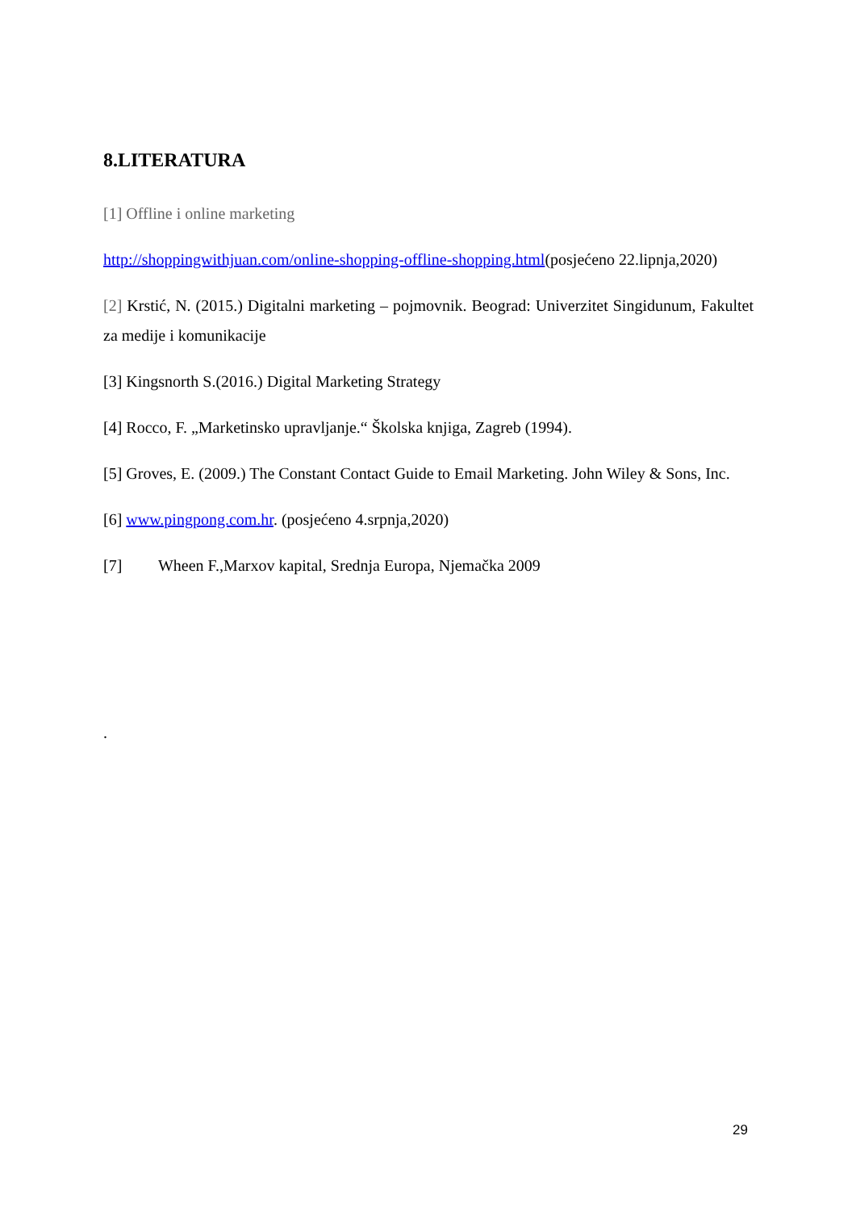8.LITERATURA
[1] Offline i online marketing
http://shoppingwithjuan.com/online-shopping-offline-shopping.html(posjećeno 22.lipnja,2020)
[2] Krstić, N. (2015.) Digitalni marketing – pojmovnik. Beograd: Univerzitet Singidunum, Fakultet za medije i komunikacije
[3] Kingsnorth S.(2016.) Digital Marketing Strategy
[4] Rocco, F. „Marketinsko upravljanje.“ Školska knjiga, Zagreb (1994).
[5] Groves, E. (2009.) The Constant Contact Guide to Email Marketing. John Wiley & Sons, Inc.
[6] www.pingpong.com.hr. (posjećeno 4.srpnja,2020)
[7] Wheen F.,Marxov kapital, Srednja Europa, Njemačka 2009
.
29